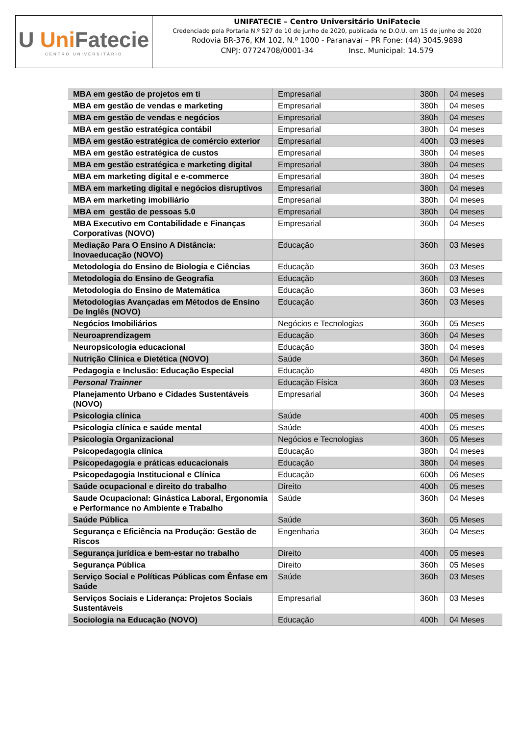U Uni Fatecie
CENTRO UNIVERSITÁRIO
UNIFATECIE – Centro Universitário UniFatecie
Credenciado pela Portaria N.º 527 de 10 de junho de 2020, publicada no D.O.U. em 15 de junho de 2020
Rodovia BR-376, KM 102, N.º 1000 - Paranavaí – PR Fone: (44) 3045.9898
CNPJ: 07724708/0001-34 Insc. Municipal: 14.579
| MBA em gestão de projetos em ti | Empresarial | 380h | 04 meses |
| MBA em gestão de vendas e marketing | Empresarial | 380h | 04 meses |
| MBA em gestão de vendas e negócios | Empresarial | 380h | 04 meses |
| MBA em gestão estratégica contábil | Empresarial | 380h | 04 meses |
| MBA em gestão estratégica de comércio exterior | Empresarial | 400h | 03 meses |
| MBA em gestão estratégica de custos | Empresarial | 380h | 04 meses |
| MBA em gestão estratégica e marketing digital | Empresarial | 380h | 04 meses |
| MBA em marketing digital e e-commerce | Empresarial | 380h | 04 meses |
| MBA em marketing digital e negócios disruptivos | Empresarial | 380h | 04 meses |
| MBA em marketing imobiliário | Empresarial | 380h | 04 meses |
| MBA em gestão de pessoas 5.0 | Empresarial | 380h | 04 meses |
| MBA Executivo em Contabilidade e Finanças Corporativas (NOVO) | Empresarial | 360h | 04 Meses |
| Mediação Para O Ensino A Distância: Inovaeducação (NOVO) | Educação | 360h | 03 Meses |
| Metodologia do Ensino de Biologia e Ciências | Educação | 360h | 03 Meses |
| Metodologia do Ensino de Geografia | Educação | 360h | 03 Meses |
| Metodologia do Ensino de Matemática | Educação | 360h | 03 Meses |
| Metodologias Avançadas em Métodos de Ensino De Inglês (NOVO) | Educação | 360h | 03 Meses |
| Negócios Imobiliários | Negócios e Tecnologias | 360h | 05 Meses |
| Neuroaprendizagem | Educação | 360h | 04 Meses |
| Neuropsicologia educacional | Educação | 380h | 04 meses |
| Nutrição Clínica e Dietética (NOVO) | Saúde | 360h | 04 Meses |
| Pedagogia e Inclusão: Educação Especial | Educação | 480h | 05 Meses |
| Personal Trainner | Educação Física | 360h | 03 Meses |
| Planejamento Urbano e Cidades Sustentáveis (NOVO) | Empresarial | 360h | 04 Meses |
| Psicologia clínica | Saúde | 400h | 05 meses |
| Psicologia clínica e saúde mental | Saúde | 400h | 05 meses |
| Psicologia Organizacional | Negócios e Tecnologias | 360h | 05 Meses |
| Psicopedagogia clínica | Educação | 380h | 04 meses |
| Psicopedagogia e práticas educacionais | Educação | 380h | 04 meses |
| Psicopedagogia Institucional e Clínica | Educação | 600h | 06 Meses |
| Saúde ocupacional e direito do trabalho | Direito | 400h | 05 meses |
| Saude Ocupacional: Ginástica Laboral, Ergonomia e Performance no Ambiente e Trabalho | Saúde | 360h | 04 Meses |
| Saúde Pública | Saúde | 360h | 05 Meses |
| Segurança e Eficiência na Produção: Gestão de Riscos | Engenharia | 360h | 04 Meses |
| Segurança jurídica e bem-estar no trabalho | Direito | 400h | 05 meses |
| Segurança Pública | Direito | 360h | 05 Meses |
| Serviço Social e Políticas Públicas com Ênfase em Saúde | Saúde | 360h | 03 Meses |
| Serviços Sociais e Liderança: Projetos Sociais Sustentáveis | Empresarial | 360h | 03 Meses |
| Sociologia na Educação (NOVO) | Educação | 400h | 04 Meses |